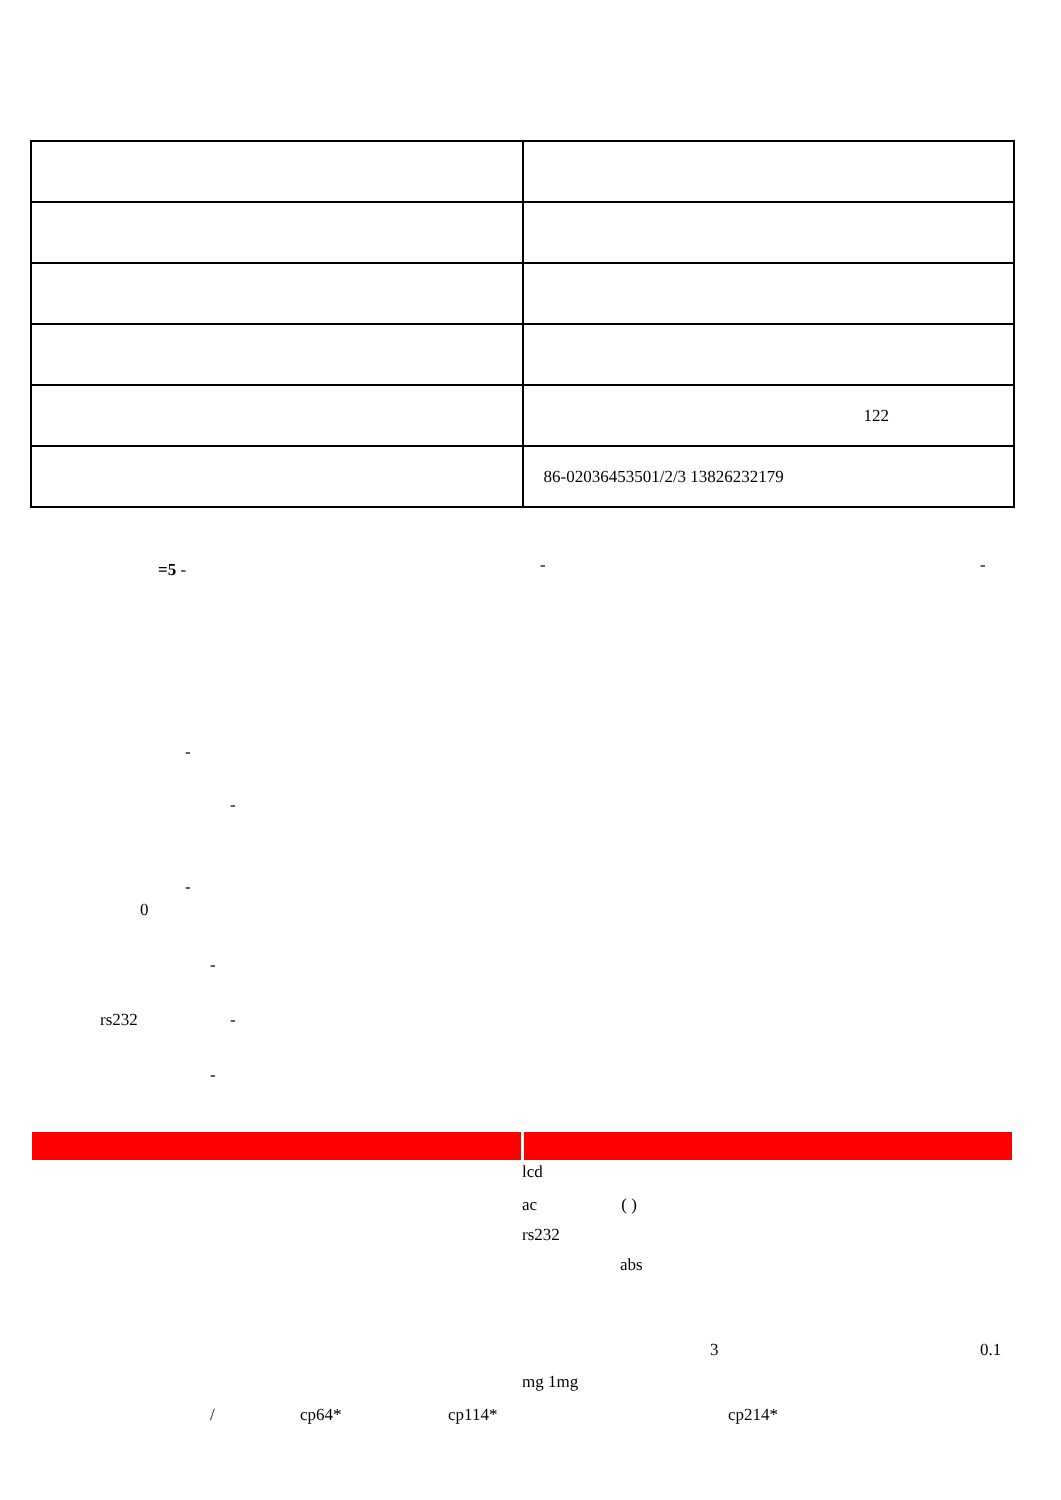| | 122 |
| | 86-02036453501/2/3 13826232179 |
=5 - - -
-
-
-
0
-
rs232 -
-
lcd
ac ( )
rs232
abs
3 0.1
mg 1mg
/ cp64* cp114* cp214*